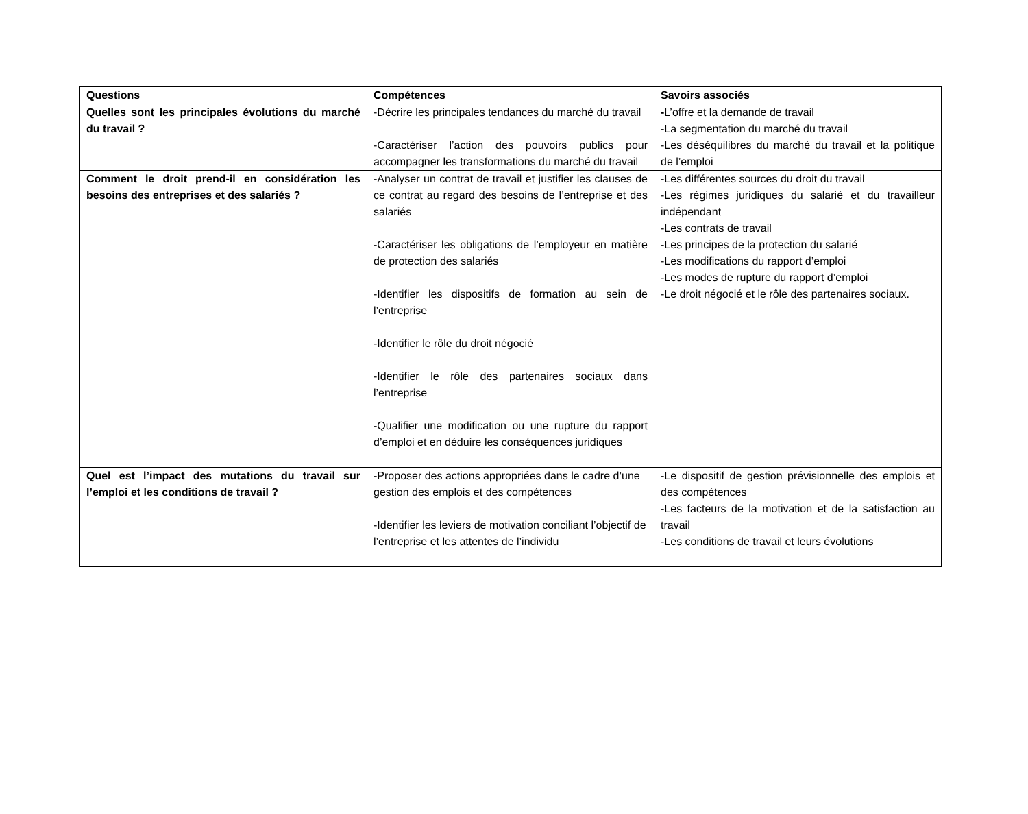| Questions | Compétences | Savoirs associés |
| --- | --- | --- |
| Quelles sont les principales évolutions du marché du travail ? | -Décrire les principales tendances du marché du travail -Caractériser l’action des pouvoirs publics pour accompagner les transformations du marché du travail | - L’offre et la demande de travail -La segmentation du marché du travail -Les déséquilibres du marché du travail et la politique de l’emploi |
| Comment le droit prend-il en considération les besoins des entreprises et des salariés ? | -Analyser un contrat de travail et justifier les clauses de ce contrat au regard des besoins de l’entreprise et des salariés -Caractériser les obligations de l’employeur en matière de protection des salariés -Identifier les dispositifs de formation au sein de l’entreprise -Identifier le rôle du droit négocié -Identifier le rôle des partenaires sociaux dans l’entreprise -Qualifier une modification ou une rupture du rapport d’emploi et en déduire les conséquences juridiques | -Les différentes sources du droit du travail -Les régimes juridiques du salarié et du travailleur indépendant -Les contrats de travail -Les principes de la protection du salarié -Les modifications du rapport d’emploi -Les modes de rupture du rapport d’emploi -Le droit négocié et le rôle des partenaires sociaux. |
| Quel est l’impact des mutations du travail sur l’emploi et les conditions de travail ? | -Proposer des actions appropriées dans le cadre d’une gestion des emplois et des compétences -Identifier les leviers de motivation conciliant l’objectif de l’entreprise et les attentes de l’individu | -Le dispositif de gestion prévisionnelle des emplois et des compétences -Les facteurs de la motivation et de la satisfaction au travail -Les conditions de travail et leurs évolutions |